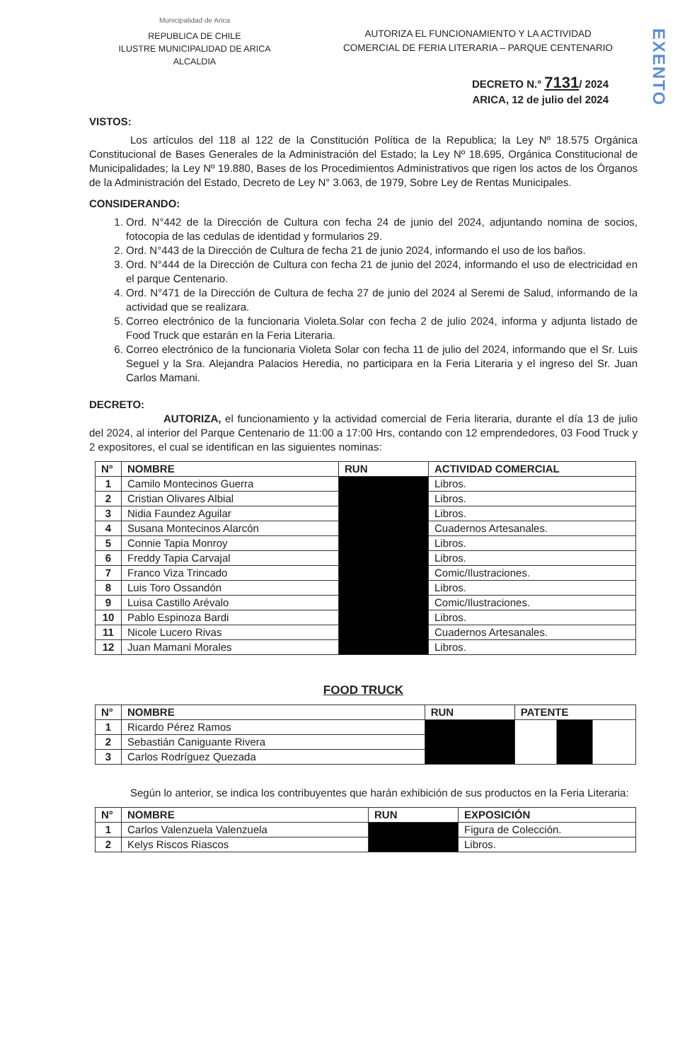EXENTO
Municipalidad de Arica
REPUBLICA DE CHILE
ILUSTRE MUNICIPALIDAD DE ARICA
ALCALDIA
AUTORIZA EL FUNCIONAMIENTO Y LA ACTIVIDAD
COMERCIAL DE FERIA LITERARIA – PARQUE CENTENARIO
DECRETO N.° 7131/ 2024
ARICA, 12 de julio del 2024
VISTOS:
Los artículos del 118 al 122 de la Constitución Política de la Republica; la Ley Nº 18.575 Orgánica Constitucional de Bases Generales de la Administración del Estado; la Ley Nº 18.695, Orgánica Constitucional de Municipalidades; la Ley Nº 19.880, Bases de los Procedimientos Administrativos que rigen los actos de los Órganos de la Administración del Estado, Decreto de Ley N° 3.063, de 1979, Sobre Ley de Rentas Municipales.
CONSIDERANDO:
1. Ord. N°442 de la Dirección de Cultura con fecha 24 de junio del 2024, adjuntando nomina de socios, fotocopia de las cedulas de identidad y formularios 29.
2. Ord. N°443 de la Dirección de Cultura de fecha 21 de junio 2024, informando el uso de los baños.
3. Ord. N°444 de la Dirección de Cultura con fecha 21 de junio del 2024, informando el uso de electricidad en el parque Centenario.
4. Ord. N°471 de la Dirección de Cultura de fecha 27 de junio del 2024 al Seremi de Salud, informando de la actividad que se realizara.
5. Correo electrónico de la funcionaria Violeta.Solar con fecha 2 de julio 2024, informa y adjunta listado de Food Truck que estarán en la Feria Literaria.
6. Correo electrónico de la funcionaria Violeta Solar con fecha 11 de julio del 2024, informando que el Sr. Luis Seguel y la Sra. Alejandra Palacios Heredia, no participara en la Feria Literaria y el ingreso del Sr. Juan Carlos Mamani.
DECRETO:
AUTORIZA, el funcionamiento y la actividad comercial de Feria literaria, durante el día 13 de julio del 2024, al interior del Parque Centenario de 11:00 a 17:00 Hrs, contando con 12 emprendedores, 03 Food Truck y 2 expositores, el cual se identifican en las siguientes nominas:
| N° | NOMBRE | RUN | ACTIVIDAD COMERCIAL |
| --- | --- | --- | --- |
| 1 | Camilo Montecinos Guerra | | Libros. |
| 2 | Cristian Olivares Albial | | Libros. |
| 3 | Nidia Faundez Aguilar | | Libros. |
| 4 | Susana Montecinos Alarcón | | Cuadernos Artesanales. |
| 5 | Connie Tapia Monroy | | Libros. |
| 6 | Freddy Tapia Carvajal | | Libros. |
| 7 | Franco Viza Trincado | | Comic/Ilustraciones. |
| 8 | Luis Toro Ossandón | | Libros. |
| 9 | Luisa Castillo Arévalo | | Comic/Ilustraciones. |
| 10 | Pablo Espinoza Bardi | | Libros. |
| 11 | Nicole Lucero Rivas | | Cuadernos Artesanales. |
| 12 | Juan Mamani Morales | | Libros. |
FOOD TRUCK
| N° | NOMBRE | RUN | PATENTE |
| --- | --- | --- | --- |
| 1 | Ricardo Pérez Ramos | | |
| 2 | Sebastián Caniguante Rivera | | |
| 3 | Carlos Rodríguez Quezada | | |
Según lo anterior, se indica los contribuyentes que harán exhibición de sus productos en la Feria Literaria:
| N° | NOMBRE | RUN | EXPOSICIÓN |
| --- | --- | --- | --- |
| 1 | Carlos Valenzuela Valenzuela | | Figura de Colección. |
| 2 | Kelys Riscos Riascos | | Libros. |